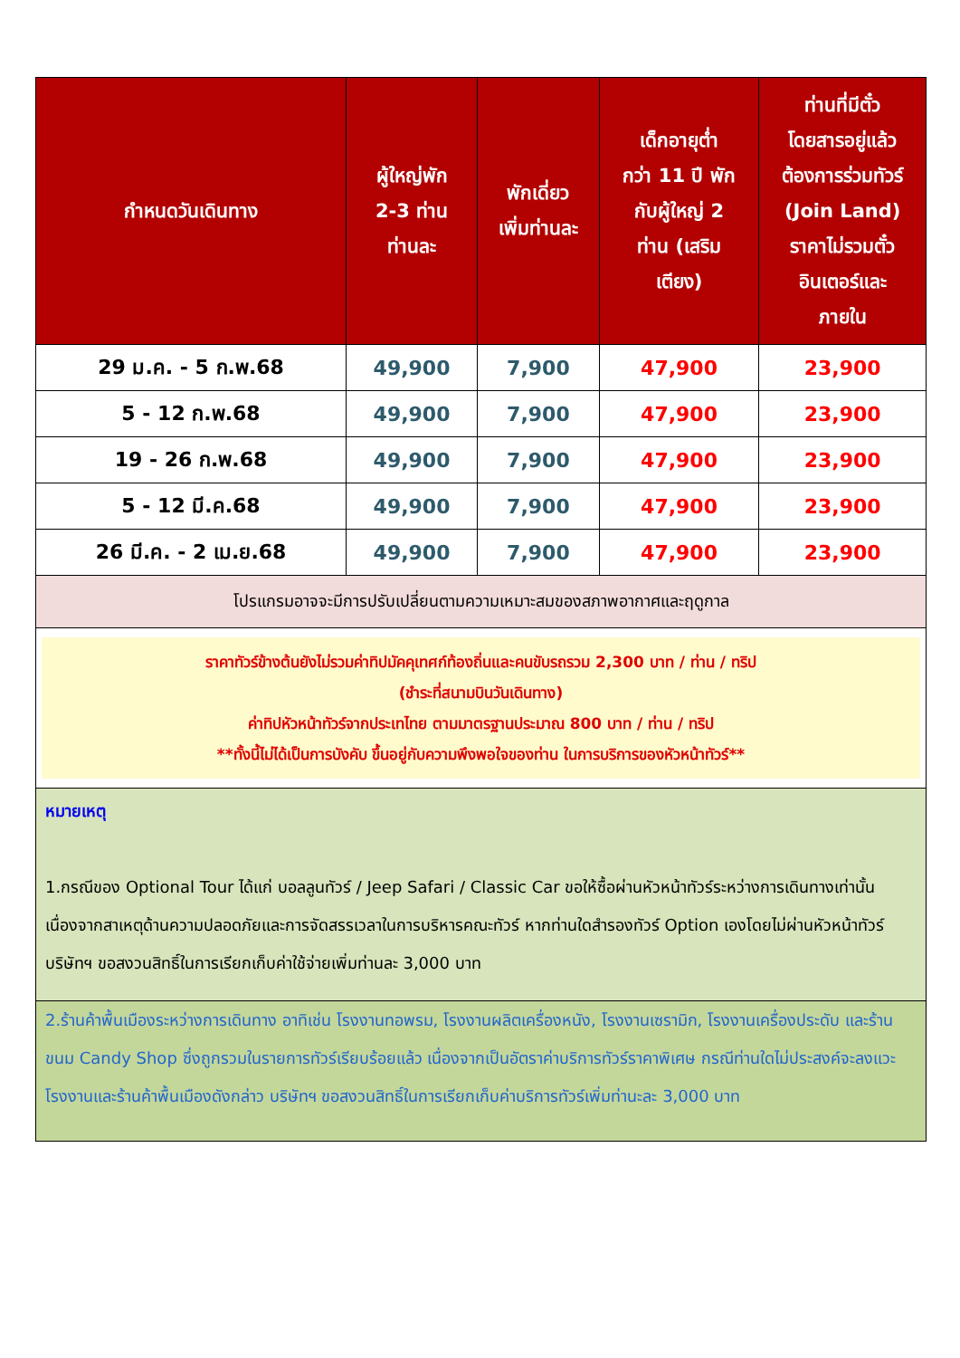| กำหนดวันเดินทาง | ผู้ใหญ่พัก 2-3 ท่าน ท่านละ | พักเดี่ยว เพิ่มท่านละ | เด็กอายุต่ำ กว่า 11 ปี พัก กับผู้ใหญ่ 2 ท่าน (เสริม เตียง) | ท่านที่มีตั๋ว โดยสารอยู่แล้ว ต้องการร่วมทัวร์ (Join Land) ราคาไม่รวมตั๋ว อินเตอร์และ ภายใน |
| --- | --- | --- | --- | --- |
| 29 ม.ค. - 5 ก.พ.68 | 49,900 | 7,900 | 47,900 | 23,900 |
| 5 - 12 ก.พ.68 | 49,900 | 7,900 | 47,900 | 23,900 |
| 19 - 26 ก.พ.68 | 49,900 | 7,900 | 47,900 | 23,900 |
| 5 - 12 มี.ค.68 | 49,900 | 7,900 | 47,900 | 23,900 |
| 26 มี.ค. - 2 เม.ย.68 | 49,900 | 7,900 | 47,900 | 23,900 |
| โปรแกรมอาจจะมีการปรับเปลี่ยนตามความเหมาะสมของสภาพอากาศและฤดูกาล | | | | |
| ราคาทัวร์ข้างต้นยังไม่รวมค่าทิปมัคคุเทศก์ท้องถิ่นและคนขับรถรวม 2,300 บาท / ท่าน / ทริป (ชำระที่สนามบินวันเดินทาง) ค่าทิปหัวหน้าทัวร์จากประเทไทย ตามมาตรฐานประมาณ 800 บาท / ท่าน / ทริป **ทั้งนี้ไม่ได้เป็นการบังคับ ขึ้นอยู่กับความพึงพอใจของท่าน ในการบริการของหัวหน้าทัวร์** | | | | |
| หมายเหตุ 1.กรณีของ Optional Tour ได้แก่ บอลลูนทัวร์ / Jeep Safari / Classic Car ขอให้ซื้อผ่านหัวหน้าทัวร์ระหว่างการเดินทางเท่านั้น เนื่องจากสาเหตุด้านความปลอดภัยและการจัดสรรเวลาในการบริหารคณะทัวร์ หากท่านใดสำรองทัวร์ Option เองโดยไม่ผ่านหัวหน้าทัวร์ บริษัทฯ ขอสงวนสิทธิ์ในการเรียกเก็บค่าใช้จ่ายเพิ่มท่านละ 3,000 บาท | | | | |
| 2.ร้านค้าพื้นเมืองระหว่างการเดินทาง อาทิเช่น โรงงานทอพรม, โรงงานผลิตเครื่องหนัง, โรงงานเซรามิก, โรงงานเครื่องประดับ และร้านขนม Candy Shop ซึ่งถูกรวมในรายการทัวร์เรียบร้อยแล้ว เนื่องจากเป็นอัตราค่าบริการทัวร์ราคาพิเศษ กรณีท่านใดไม่ประสงค์จะลงแวะโรงงานและร้านค้าพื้นเมืองดังกล่าว บริษัทฯ ขอสงวนสิทธิ์ในการเรียกเก็บค่าบริการทัวร์เพิ่มท่านะละ 3,000 บาท | | | | |